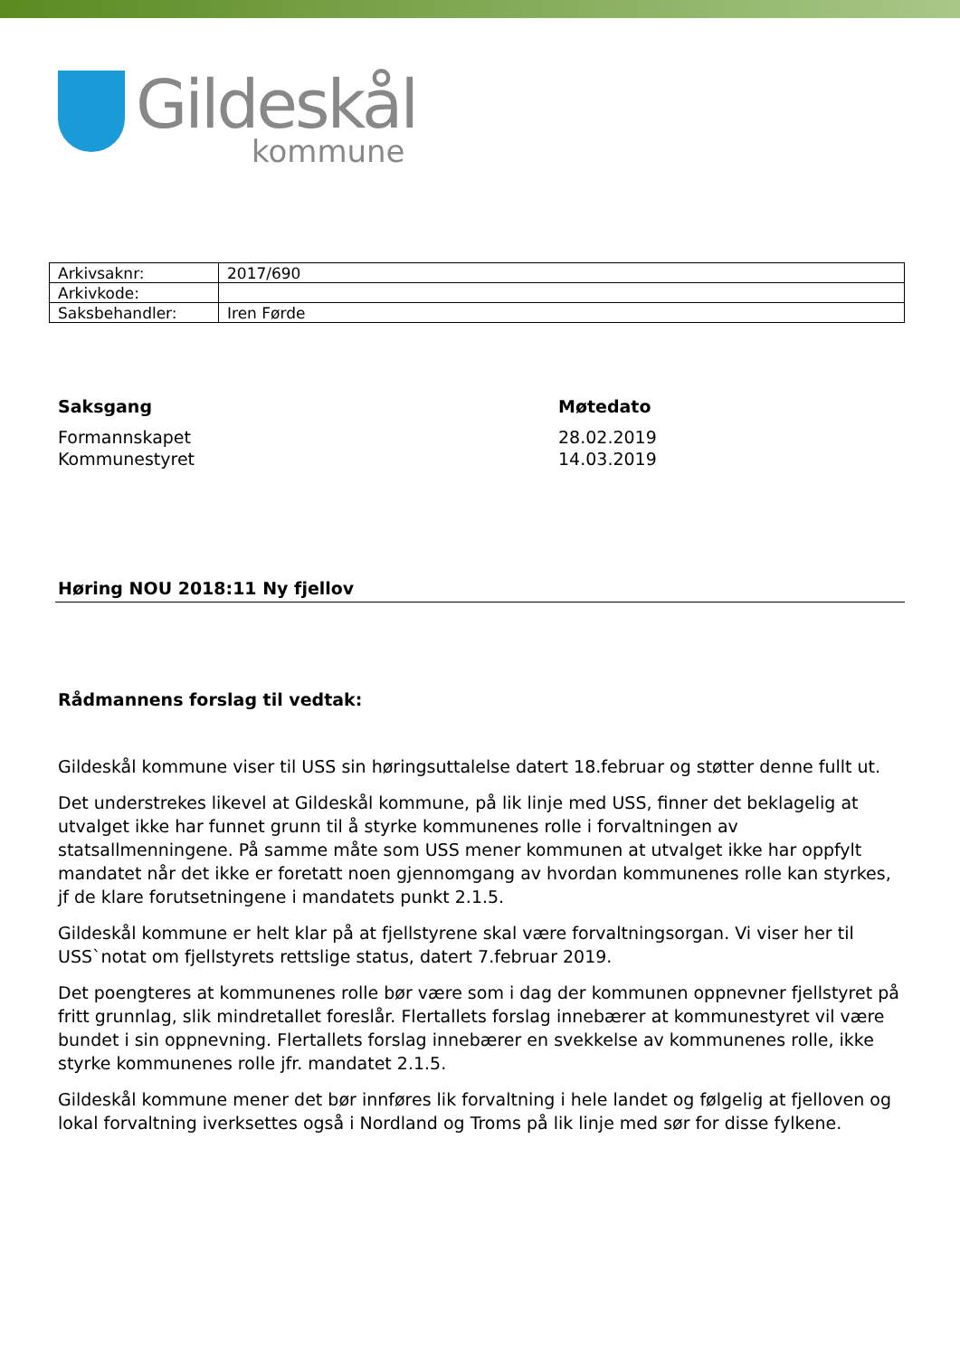Gildeskål
kommune
| Arkivsaknr: | 2017/690 |
| Arkivkode: | |
| Saksbehandler: | Iren Førde |
Saksgang
Formannskapet
Kommunestyret
Møtedato
28.02.2019
14.03.2019
Høring NOU 2018:11 Ny fjellov
Rådmannens forslag til vedtak:
Gildeskål kommune viser til USS sin høringsuttalelse datert 18.februar og støtter denne fullt ut.
Det understrekes likevel at Gildeskål kommune, på lik linje med USS, finner det beklagelig at utvalget ikke har funnet grunn til å styrke kommunenes rolle i forvaltningen av statsallmenningene. På samme måte som USS mener kommunen at utvalget ikke har oppfylt mandatet når det ikke er foretatt noen gjennomgang av hvordan kommunenes rolle kan styrkes, jf de klare forutsetningene i mandatets punkt 2.1.5.
Gildeskål kommune er helt klar på at fjellstyrene skal være forvaltningsorgan. Vi viser her til USS`notat om fjellstyrets rettslige status, datert 7.februar 2019.
Det poengteres at kommunenes rolle bør være som i dag der kommunen oppnevner fjellstyret på fritt grunnlag, slik mindretallet foreslår. Flertallets forslag innebærer at kommunestyret vil være bundet i sin oppnevning. Flertallets forslag innebærer en svekkelse av kommunenes rolle, ikke styrke kommunenes rolle jfr. mandatet 2.1.5.
Gildeskål kommune mener det bør innføres lik forvaltning i hele landet og følgelig at fjelloven og lokal forvaltning iverksettes også i Nordland og Troms på lik linje med sør for disse fylkene.